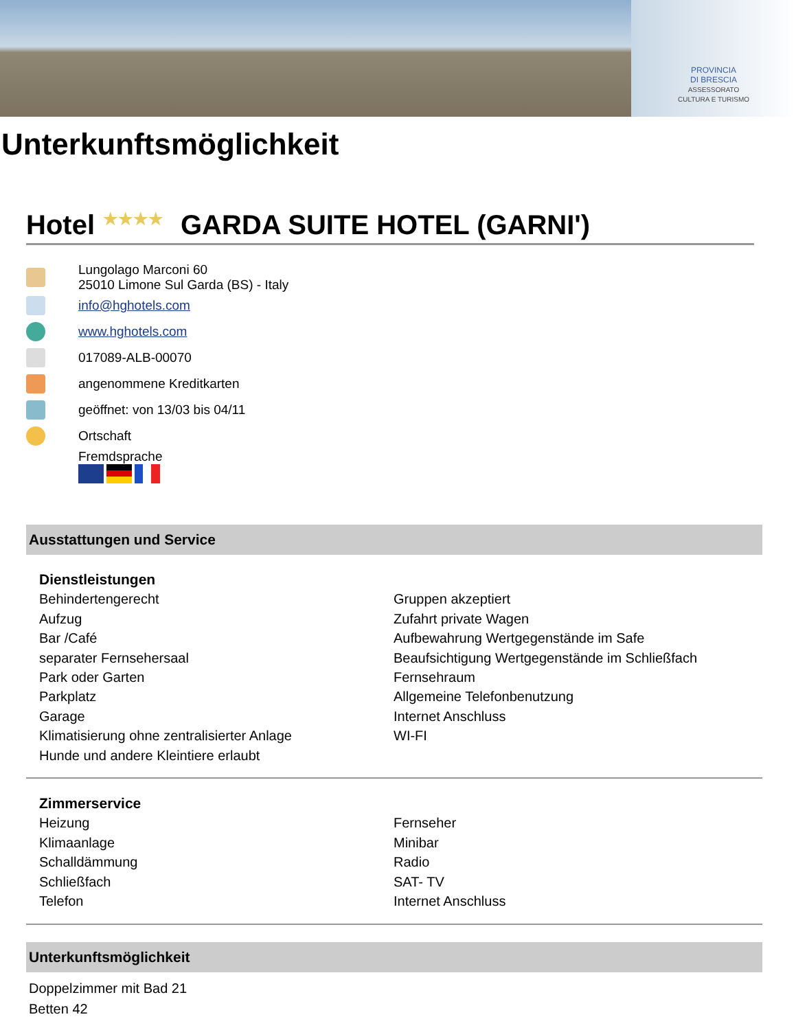PROVINCIA
DI BRESCIA
ASSESSORATO
CULTURA E TURISMO
Unterkunftsmöglichkeit
Hotel ★★★★ GARDA SUITE HOTEL (GARNI')
Lungolago Marconi 60
25010 Limone Sul Garda (BS) - Italy
info@hghotels.com
www.hghotels.com
017089-ALB-00070
angenommene Kreditkarten
geöffnet: von 13/03 bis 04/11
Ortschaft
Fremdsprache
Ausstattungen und Service
Dienstleistungen
Behindertengerecht
Aufzug
Bar /Café
separater Fernsehersaal
Park oder Garten
Parkplatz
Garage
Klimatisierung ohne zentralisierter Anlage
Hunde und andere Kleintiere erlaubt
Gruppen akzeptiert
Zufahrt private Wagen
Aufbewahrung Wertgegenstände im Safe
Beaufsichtigung Wertgegenstände im Schließfach
Fernsehraum
Allgemeine Telefonbenutzung
Internet Anschluss
WI-FI
Zimmerservice
Heizung
Klimaanlage
Schalldämmung
Schließfach
Telefon
Fernseher
Minibar
Radio
SAT- TV
Internet Anschluss
Unterkunftsmöglichkeit
Doppelzimmer mit Bad 21
Betten 42